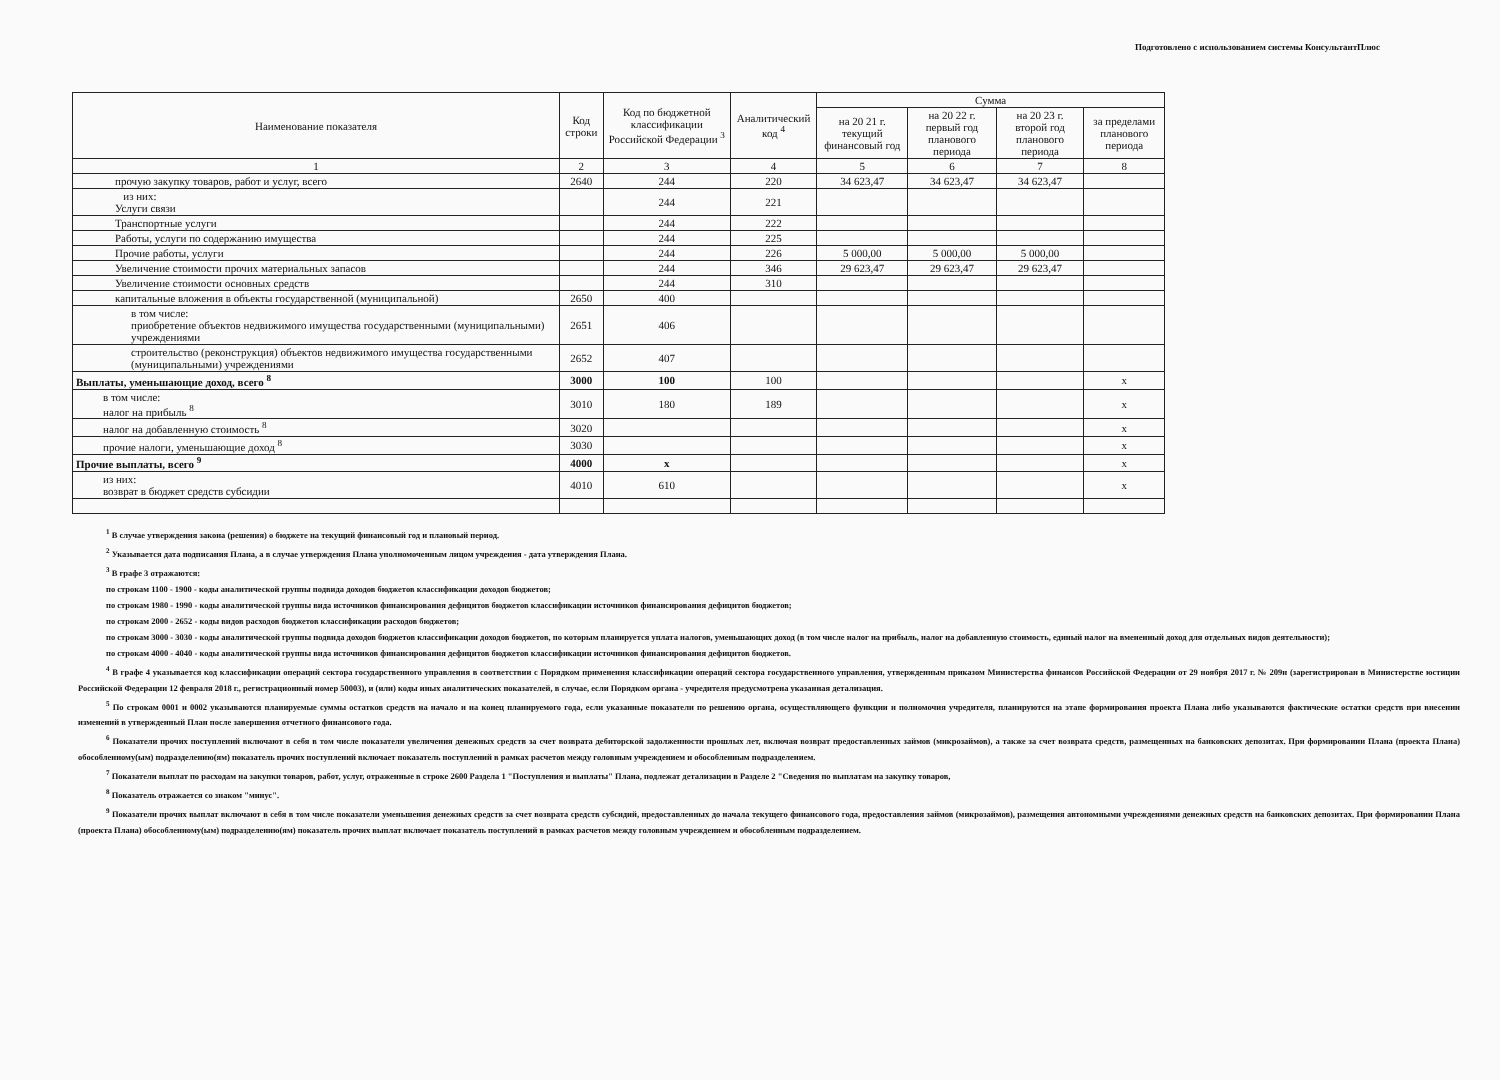Подготовлено с использованием системы КонсультантПлюс
| Наименование показателя | Код строки | Код по бюджетной классификации Российской Федерации <sup>3</sup> | Аналитический код <sup>4</sup> | Сумма | | | |
| --- | --- | --- | --- | --- | --- | --- | --- |
| | | | | на 20 21 г. текущий финансовый год | на 20 22 г. первый год планового периода | на 20 23 г. второй год планового периода | за пределами планового периода |
| 1 | 2 | 3 | 4 | 5 | 6 | 7 | 8 |
| прочую закупку товаров, работ и услуг, всего | 2640 | 244 | 220 | 34 623,47 | 34 623,47 | 34 623,47 | |
| из них: Услуги связи | | 244 | 221 | | | | |
| Транспортные услуги | | 244 | 222 | | | | |
| Работы, услуги по содержанию имущества | | 244 | 225 | | | | |
| Прочие работы, услуги | | 244 | 226 | 5 000,00 | 5 000,00 | 5 000,00 | |
| Увеличение стоимости прочих материальных запасов | | 244 | 346 | 29 623,47 | 29 623,47 | 29 623,47 | |
| Увеличение стоимости основных средств | | 244 | 310 | | | | |
| капитальные вложения в объекты государственной (муниципальной) | 2650 | 400 | | | | | |
| в том числе: приобретение объектов недвижимого имущества государственными (муниципальными) учреждениями | 2651 | 406 | | | | | |
| строительство (реконструкция) объектов недвижимого имущества государственными (муниципальными) учреждениями | 2652 | 407 | | | | | |
| Выплаты, уменьшающие доход, всего <sup>8</sup> | 3000 | 100 | 100 | | | | x |
| в том числе: налог на прибыль <sup>8</sup> | 3010 | 180 | 189 | | | | x |
| налог на добавленную стоимость <sup>8</sup> | 3020 | | | | | | x |
| прочие налоги, уменьшающие доход <sup>8</sup> | 3030 | | | | | | x |
| Прочие выплаты, всего <sup>9</sup> | 4000 | x | | | | | x |
| из них: возврат в бюджет средств субсидии | 4010 | 610 | | | | | x |
<sup>1</sup> В случае утверждения закона (решения) о бюджете на текущий финансовый год и плановый период.
<sup>2</sup> Указывается дата подписания Плана, а в случае утверждения Плана уполномоченным лицом учреждения - дата утверждения Плана.
<sup>3</sup> В графе 3 отражаются:
по строкам 1100 - 1900 - коды аналитической группы подвида доходов бюджетов классификации доходов бюджетов;
по строкам 1980 - 1990 - коды аналитической группы вида источников финансирования дефицитов бюджетов классификации источников финансирования дефицитов бюджетов;
по строкам 2000 - 2652 - коды видов расходов бюджетов классификации расходов бюджетов;
по строкам 3000 - 3030 - коды аналитической группы подвида доходов бюджетов классификации доходов бюджетов, по которым планируется уплата налогов, уменьшающих доход (в том числе налог на прибыль, налог на добавленную стоимость, единый налог на вмененный доход для отдельных видов деятельности);
по строкам 4000 - 4040 - коды аналитической группы вида источников финансирования дефицитов бюджетов классификации источников финансирования дефицитов бюджетов.
<sup>4</sup> В графе 4 указывается код классификации операций сектора государственного управления в соответствии с Порядком применения классификации операций сектора государственного управления, утвержденным приказом Министерства финансов Российской Федерации от 29 ноября 2017 г. № 209н (зарегистрирован в Министерстве юстиции Российской Федерации 12 февраля 2018 г., регистрационный номер 50003), и (или) коды иных аналитических показателей, в случае, если Порядком органа - учредителя предусмотрена указанная детализация.
<sup>5</sup> По строкам 0001 и 0002 указываются планируемые суммы остатков средств на начало и на конец планируемого года, если указанные показатели по решению органа, осуществляющего функции и полномочия учредителя, планируются на этапе формирования проекта Плана либо указываются фактические остатки средств при внесении изменений в утвержденный План после завершения отчетного финансового года.
<sup>6</sup> Показатели прочих поступлений включают в себя в том числе показатели увеличения денежных средств за счет возврата дебиторской задолженности прошлых лет, включая возврат предоставленных займов (микрозаймов), а также за счет возврата средств, размещенных на банковских депозитах. При формировании Плана (проекта Плана) обособленному(ым) подразделению(ям) показатель прочих поступлений включает показатель поступлений в рамках расчетов между головным учреждением и обособленным подразделением.
<sup>7</sup> Показатели выплат по расходам на закупки товаров, работ, услуг, отраженные в строке 2600 Раздела 1 "Поступления и выплаты" Плана, подлежат детализации в Разделе 2 "Сведения по выплатам на закупку товаров,
<sup>8</sup> Показатель отражается со знаком "минус".
<sup>9</sup> Показатели прочих выплат включают в себя в том числе показатели уменьшения денежных средств за счет возврата средств субсидий, предоставленных до начала текущего финансового года, предоставления займов (микрозаймов), размещения автономными учреждениями денежных средств на банковских депозитах. При формировании Плана (проекта Плана) обособленному(ым) подразделению(ям) показатель прочих выплат включает показатель поступлений в рамках расчетов между головным учреждением и обособленным подразделением.